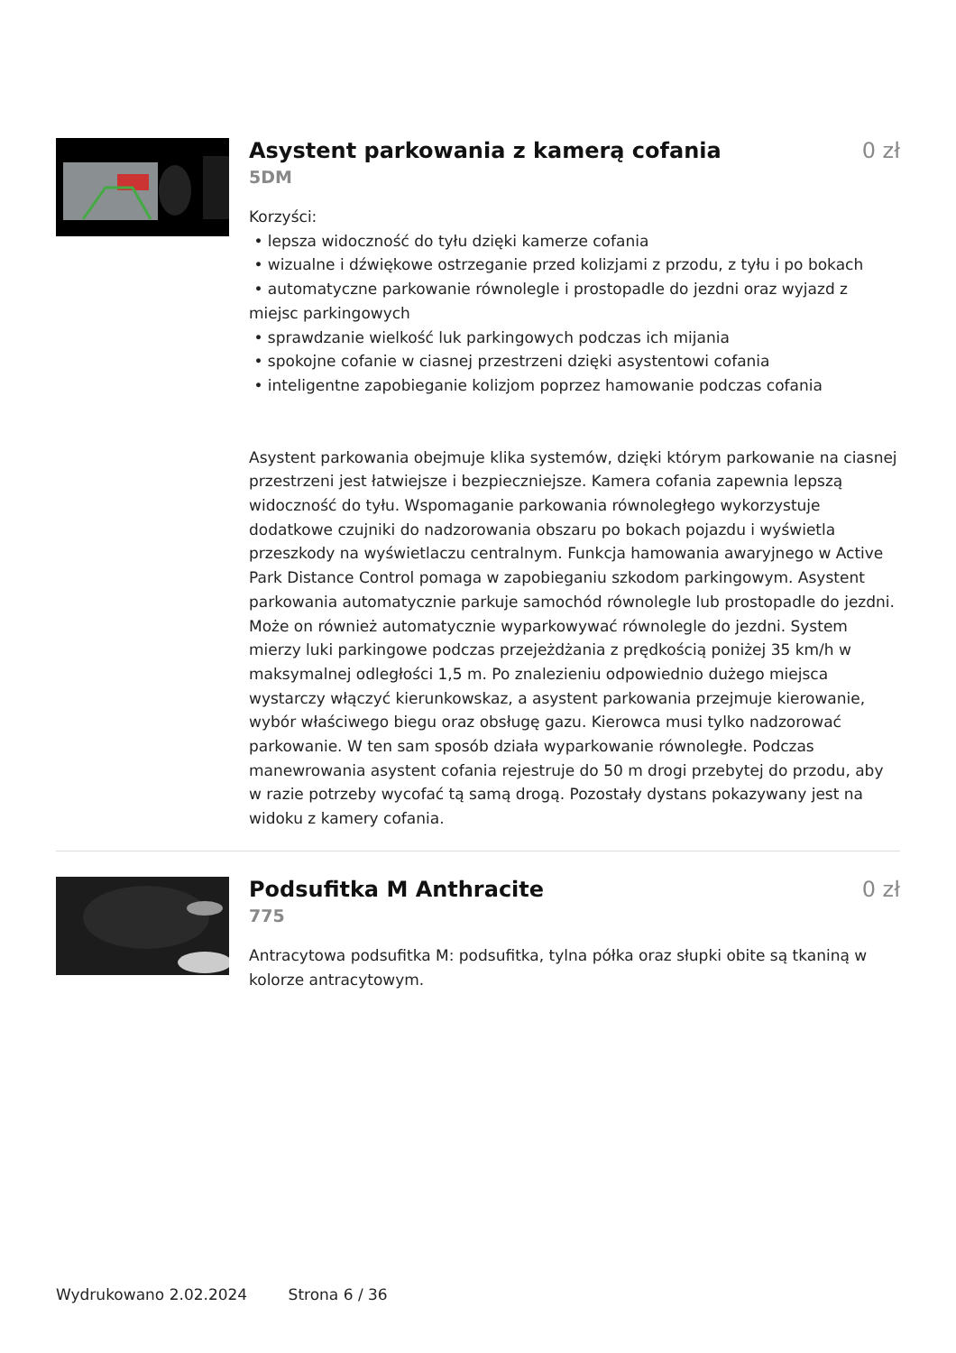Asystent parkowania z kamerą cofania
0 zł
5DM
Korzyści:
• lepsza widoczność do tyłu dzięki kamerze cofania
• wizualne i dźwiękowe ostrzeganie przed kolizjami z przodu, z tyłu i po bokach
• automatyczne parkowanie równolegle i prostopadle do jezdni oraz wyjazd z miejsc parkingowych
• sprawdzanie wielkość luk parkingowych podczas ich mijania
• spokojne cofanie w ciasnej przestrzeni dzięki asystentowi cofania
• inteligentne zapobieganie kolizjom poprzez hamowanie podczas cofania
Asystent parkowania obejmuje klika systemów, dzięki którym parkowanie na ciasnej przestrzeni jest łatwiejsze i bezpieczniejsze. Kamera cofania zapewnia lepszą widoczność do tyłu. Wspomaganie parkowania równoległego wykorzystuje dodatkowe czujniki do nadzorowania obszaru po bokach pojazdu i wyświetla przeszkody na wyświetlaczu centralnym. Funkcja hamowania awaryjnego w Active Park Distance Control pomaga w zapobieganiu szkodom parkingowym. Asystent parkowania automatycznie parkuje samochód równolegle lub prostopadle do jezdni. Może on również automatycznie wyparkowywać równolegle do jezdni. System mierzy luki parkingowe podczas przejeżdżania z prędkością poniżej 35 km/h w maksymalnej odległości 1,5 m. Po znalezieniu odpowiednio dużego miejsca wystarczy włączyć kierunkowskaz, a asystent parkowania przejmuje kierowanie, wybór właściwego biegu oraz obsługę gazu. Kierowca musi tylko nadzorować parkowanie. W ten sam sposób działa wyparkowanie równoległe. Podczas manewrowania asystent cofania rejestruje do 50 m drogi przebytej do przodu, aby w razie potrzeby wycofać tą samą drogą. Pozostały dystans pokazywany jest na widoku z kamery cofania.
Podsufitka M Anthracite 0 zł
775
Antracytowa podsufitka M: podsufitka, tylna półka oraz słupki obite są tkaniną w kolorze antracytowym.
Wydrukowano 2.02.2024 Strona 6 / 36